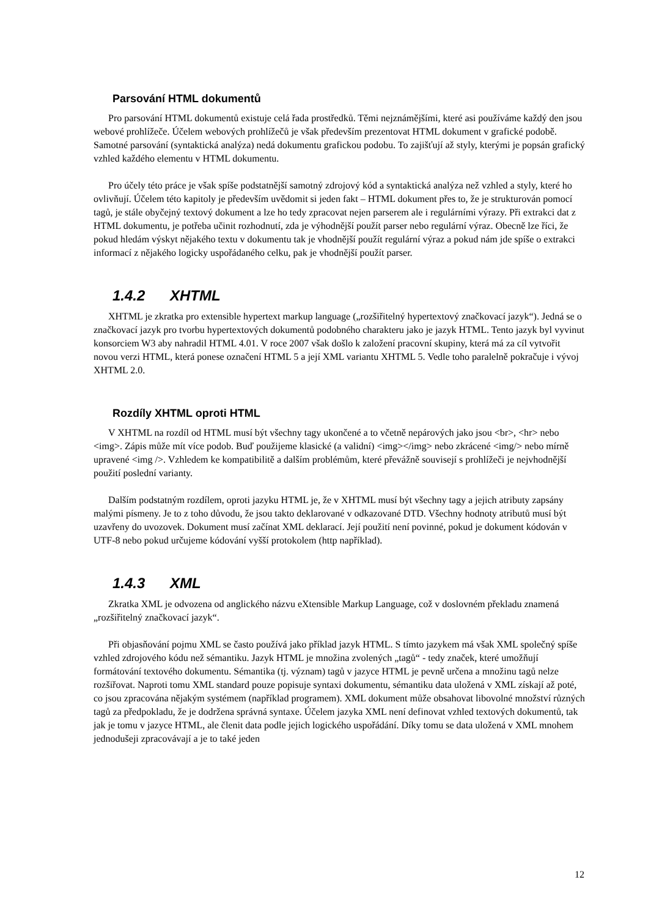Parsování HTML dokumentů
Pro parsování HTML dokumentů existuje celá řada prostředků. Těmi nejznámějšími, které asi používáme každý den jsou webové prohlížeče. Účelem webových prohlížečů je však především prezentovat HTML dokument v grafické podobě. Samotné parsování (syntaktická analýza) nedá dokumentu grafickou podobu. To zajišťují až styly, kterými je popsán grafický vzhled každého elementu v HTML dokumentu.
Pro účely této práce je však spíše podstatnější samotný zdrojový kód a syntaktická analýza než vzhled a styly, které ho ovlivňují. Účelem této kapitoly je především uvědomit si jeden fakt – HTML dokument přes to, že je strukturován pomocí tagů, je stále obyčejný textový dokument a lze ho tedy zpracovat nejen parserem ale i regulárními výrazy. Při extrakci dat z HTML dokumentu, je potřeba učinit rozhodnutí, zda je výhodnější použít parser nebo regulární výraz. Obecně lze říci, že pokud hledám výskyt nějakého textu v dokumentu tak je vhodnější použít regulární výraz a pokud nám jde spíše o extrakci informací z nějakého logicky uspořádaného celku, pak je vhodnější použít parser.
1.4.2 XHTML
XHTML je zkratka pro extensible hypertext markup language („rozšiřitelný hypertextový značkovací jazyk“). Jedná se o značkovací jazyk pro tvorbu hypertextových dokumentů podobného charakteru jako je jazyk HTML. Tento jazyk byl vyvinut konsorciem W3 aby nahradil HTML 4.01. V roce 2007 však došlo k založení pracovní skupiny, která má za cíl vytvořit novou verzi HTML, která ponese označení HTML 5 a její XML variantu XHTML 5. Vedle toho paralelně pokračuje i vývoj XHTML 2.0.
Rozdíly XHTML oproti HTML
V XHTML na rozdíl od HTML musí být všechny tagy ukončené a to včetně nepárových jako jsou <br>, <hr> nebo <img>. Zápis může mít více podob. Buď použijeme klasické (a validní) <img></img> nebo zkrácené <img/> nebo mírně upravené <img />. Vzhledem ke kompatibilitě a dalším problémům, které převážně souvisejí s prohlížeči je nejvhodnější použití poslední varianty.
Dalším podstatným rozdílem, oproti jazyku HTML je, že v XHTML musí být všechny tagy a jejich atributy zapsány malými písmeny. Je to z toho důvodu, že jsou takto deklarované v odkazované DTD. Všechny hodnoty atributů musí být uzavřeny do uvozovek. Dokument musí začínat XML deklarací. Její použití není povinné, pokud je dokument kódován v UTF-8 nebo pokud určujeme kódování vyšší protokolem (http například).
1.4.3 XML
Zkratka XML je odvozena od anglického názvu eXtensible Markup Language, což v doslovném překladu znamená „rozšiřitelný značkovací jazyk“.
Při objasňování pojmu XML se často používá jako příklad jazyk HTML. S tímto jazykem má však XML společný spíše vzhled zdrojového kódu než sémantiku. Jazyk HTML je množina zvolených „tagů“ - tedy značek, které umožňují formátování textového dokumentu. Sémantika (tj. význam) tagů v jazyce HTML je pevně určena a množinu tagů nelze rozšiřovat. Naproti tomu XML standard pouze popisuje syntaxi dokumentu, sémantiku data uložená v XML získají až poté, co jsou zpracována nějakým systémem (například programem). XML dokument může obsahovat libovolné množství různých tagů za předpokladu, že je dodržena správná syntaxe. Účelem jazyka XML není definovat vzhled textových dokumentů, tak jak je tomu v jazyce HTML, ale členit data podle jejich logického uspořádání. Díky tomu se data uložená v XML mnohem jednodušeji zpracovávají a je to také jeden
12